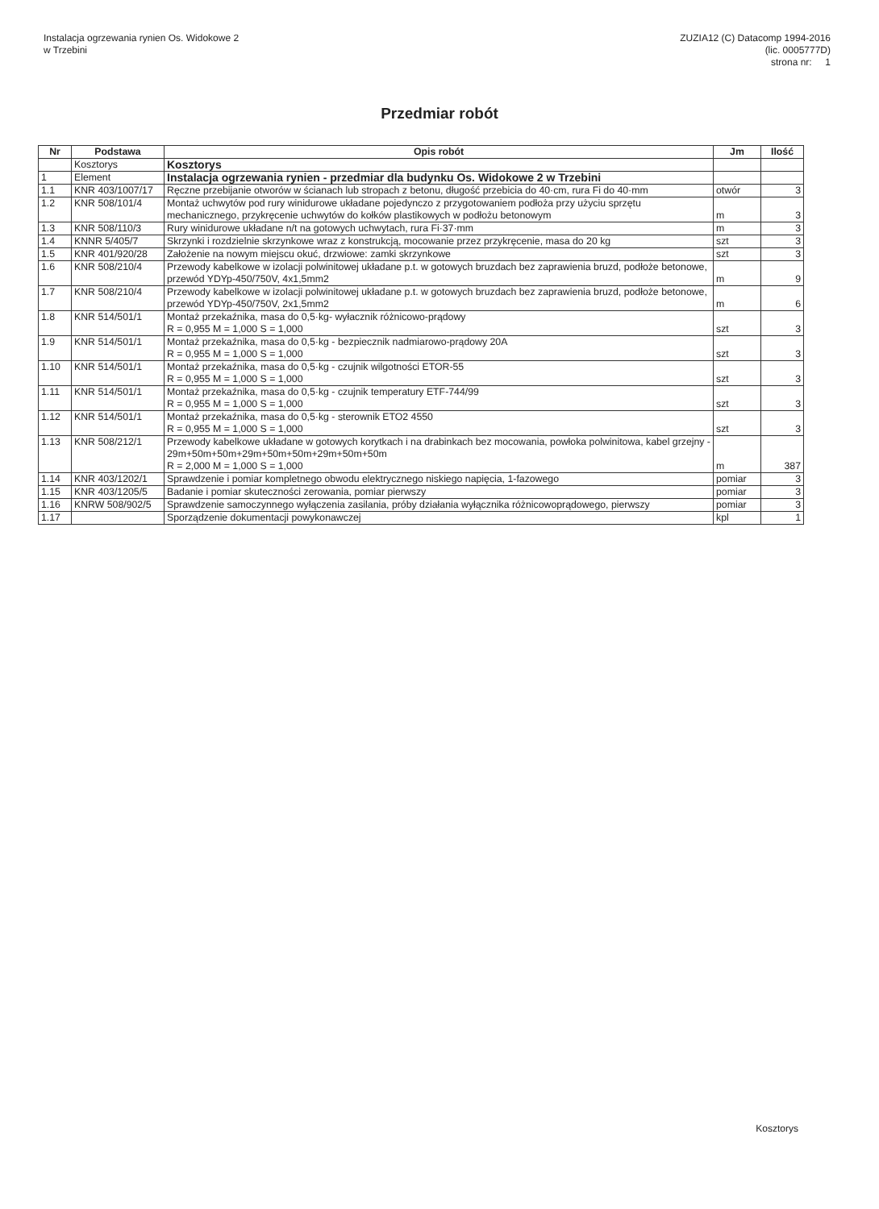Instalacja ogrzewania rynien Os. Widokowe 2
w Trzebini
ZUZIA12 (C) Datacomp 1994-2016
(lic. 0005777D)
strona nr: 1
Przedmiar robót
| Nr | Podstawa | Opis robót | Jm | Ilość |
| --- | --- | --- | --- | --- |
| | Kosztorys | Kosztorys | | |
| 1 | Element | Instalacja ogrzewania rynien - przedmiar dla budynku Os. Widokowe 2 w Trzebini | | |
| 1.1 | KNR 403/1007/17 | Ręczne przebijanie otworów w ścianach lub stropach z betonu, długość przebicia do 40·cm, rura Fi do 40·mm | otwór | 3 |
| 1.2 | KNR 508/101/4 | Montaż uchwytów pod rury winidurowe układane pojedynczo z przygotowaniem podłoża przy użyciu sprzętu mechanicznego, przykręcenie uchwytów do kołków plastikowych w podłożu betonowym | m | 3 |
| 1.3 | KNR 508/110/3 | Rury winidurowe układane n/t na gotowych uchwytach, rura Fi·37·mm | m | 3 |
| 1.4 | KNNR 5/405/7 | Skrzynki i rozdzielnie skrzynkowe wraz z konstrukcją, mocowanie przez przykręcenie, masa do 20 kg | szt | 3 |
| 1.5 | KNR 401/920/28 | Założenie na nowym miejscu okuć, drzwiowe: zamki skrzynkowe | szt | 3 |
| 1.6 | KNR 508/210/4 | Przewody kabelkowe w izolacji polwinitowej układane p.t. w gotowych bruzdach bez zaprawienia bruzd, podłoże betonowe, przewód YDYp-450/750V, 4x1,5mm2 | m | 9 |
| 1.7 | KNR 508/210/4 | Przewody kabelkowe w izolacji polwinitowej układane p.t. w gotowych bruzdach bez zaprawienia bruzd, podłoże betonowe, przewód YDYp-450/750V, 2x1,5mm2 | m | 6 |
| 1.8 | KNR 514/501/1 | Montaż przekaźnika, masa do 0,5·kg- wyłacznik różnicowo-prądowy R = 0,955 M = 1,000 S = 1,000 | szt | 3 |
| 1.9 | KNR 514/501/1 | Montaż przekaźnika, masa do 0,5·kg - bezpiecznik nadmiarowo-prądowy 20A R = 0,955 M = 1,000 S = 1,000 | szt | 3 |
| 1.10 | KNR 514/501/1 | Montaż przekaźnika, masa do 0,5·kg - czujnik wilgotności ETOR-55 R = 0,955 M = 1,000 S = 1,000 | szt | 3 |
| 1.11 | KNR 514/501/1 | Montaż przekaźnika, masa do 0,5·kg - czujnik temperatury ETF-744/99 R = 0,955 M = 1,000 S = 1,000 | szt | 3 |
| 1.12 | KNR 514/501/1 | Montaż przekaźnika, masa do 0,5·kg - sterownik ETO2 4550 R = 0,955 M = 1,000 S = 1,000 | szt | 3 |
| 1.13 | KNR 508/212/1 | Przewody kabelkowe układane w gotowych korytkach i na drabinkach bez mocowania, powłoka polwinitowa, kabel grzejny - 29m+50m+50m+29m+50m+50m+29m+50m+50m R = 2,000 M = 1,000 S = 1,000 | m | 387 |
| 1.14 | KNR 403/1202/1 | Sprawdzenie i pomiar kompletnego obwodu elektrycznego niskiego napięcia, 1-fazowego | pomiar | 3 |
| 1.15 | KNR 403/1205/5 | Badanie i pomiar skuteczności zerowania, pomiar pierwszy | pomiar | 3 |
| 1.16 | KNRW 508/902/5 | Sprawdzenie samoczynnego wyłączenia zasilania, próby działania wyłącznika różnicowoprądowego, pierwszy | pomiar | 3 |
| 1.17 | | Sporządzenie dokumentacji powykonawczej | kpl | 1 |
Kosztorys